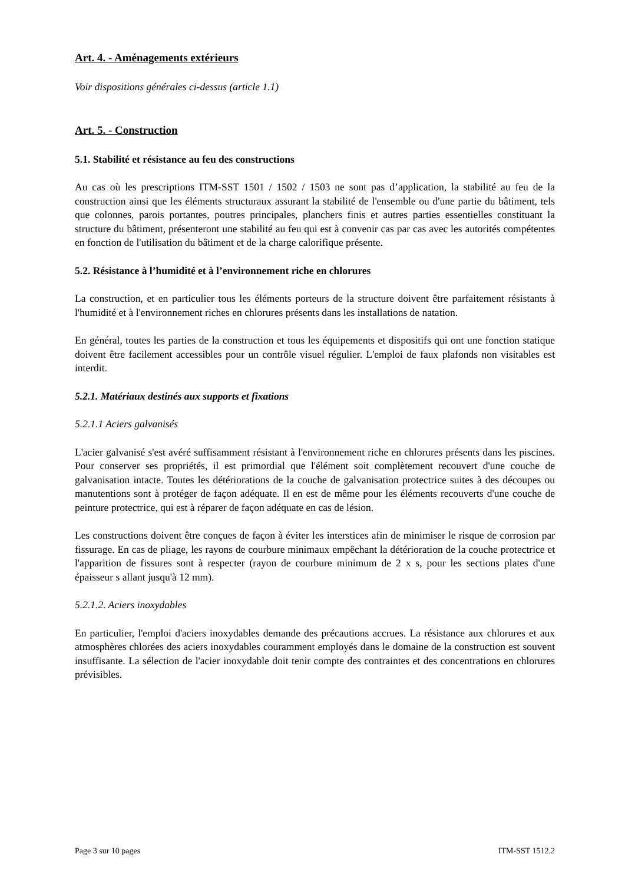Art. 4. - Aménagements extérieurs
Voir dispositions générales ci-dessus (article 1.1)
Art. 5. - Construction
5.1. Stabilité et résistance au feu des constructions
Au cas où les prescriptions ITM-SST 1501 / 1502 / 1503 ne sont pas d’application, la stabilité au feu de la construction ainsi que les éléments structuraux assurant la stabilité de l'ensemble ou d'une partie du bâtiment, tels que colonnes, parois portantes, poutres principales, planchers finis et autres parties essentielles constituant la structure du bâtiment, présenteront une stabilité au feu qui est à convenir cas par cas avec les autorités compétentes en fonction de l'utilisation du bâtiment et de la charge calorifique présente.
5.2. Résistance à l’humidité et à l’environnement riche en chlorures
La construction, et en particulier tous les éléments porteurs de la structure doivent être parfaitement résistants à l'humidité et à l'environnement riches en chlorures présents dans les installations de natation.
En général, toutes les parties de la construction et tous les équipements et dispositifs qui ont une fonction statique doivent être facilement accessibles pour un contrôle visuel régulier. L'emploi de faux plafonds non visitables est interdit.
5.2.1. Matériaux destinés aux supports et fixations
5.2.1.1 Aciers galvanisés
L'acier galvanisé s'est avéré suffisamment résistant à l'environnement riche en chlorures présents dans les piscines. Pour conserver ses propriétés, il est primordial que l'élément soit complètement recouvert d'une couche de galvanisation intacte. Toutes les détériorations de la couche de galvanisation protectrice suites à des découpes ou manutentions sont à protéger de façon adéquate. Il en est de même pour les éléments recouverts d'une couche de peinture protectrice, qui est à réparer de façon adéquate en cas de lésion.
Les constructions doivent être conçues de façon à éviter les interstices afin de minimiser le risque de corrosion par fissurage. En cas de pliage, les rayons de courbure minimaux empêchant la détérioration de la couche protectrice et l'apparition de fissures sont à respecter (rayon de courbure minimum de 2 x s, pour les sections plates d'une épaisseur s allant jusqu'à 12 mm).
5.2.1.2. Aciers inoxydables
En particulier, l'emploi d'aciers inoxydables demande des précautions accrues. La résistance aux chlorures et aux atmosphères chlorées des aciers inoxydables couramment employés dans le domaine de la construction est souvent insuffisante. La sélection de l'acier inoxydable doit tenir compte des contraintes et des concentrations en chlorures prévisibles.
Page 3 sur 10 pages ITM-SST 1512.2